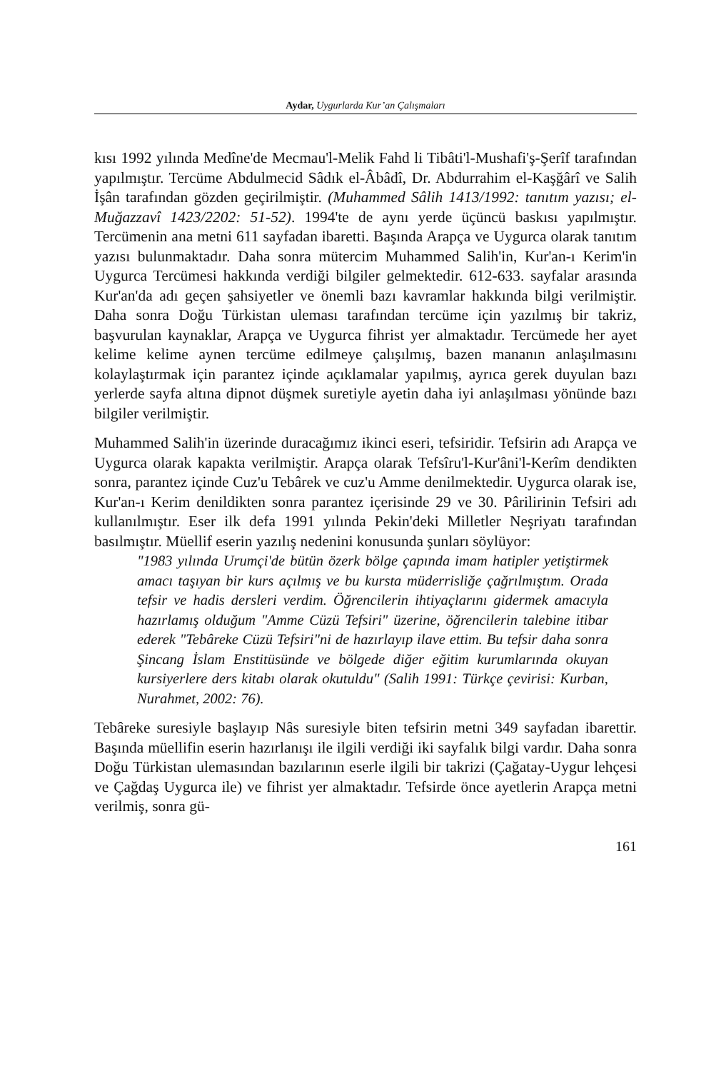Aydar, Uygurlarda Kur’an Çalışmaları
kısı 1992 yılında Medîne'de Mecmau'l-Melik Fahd li Tibâti'l-Mushafi'ş-Şerîf tarafından yapılmıştır. Tercüme Abdulmecid Sâdık el-Âbâdî, Dr. Abdurrahim el-Kaşğârî ve Salih İşân tarafından gözden geçirilmiştir. (Muhammed Sâlih 1413/1992: tanıtım yazısı; el-Muğazzavî 1423/2202: 51-52). 1994'te de aynı yerde üçüncü baskısı yapılmıştır. Tercümenin ana metni 611 sayfadan ibaretti. Başında Arapça ve Uygurca olarak tanıtım yazısı bulunmaktadır. Daha sonra mütercim Muhammed Salih'in, Kur'an-ı Kerim'in Uygurca Tercümesi hakkında verdiği bilgiler gelmektedir. 612-633. sayfalar arasında Kur'an'da adı geçen şahsiyetler ve önemli bazı kavramlar hakkında bilgi verilmiştir. Daha sonra Doğu Türkistan uleması tarafından tercüme için yazılmış bir takriz, başvurulan kaynaklar, Arapça ve Uygurca fihrist yer almaktadır. Tercümede her ayet kelime kelime aynen tercüme edilmeye çalışılmış, bazen mananın anlaşılmasını kolaylaştırmak için parantez içinde açıklamalar yapılmış, ayrıca gerek duyulan bazı yerlerde sayfa altına dipnot düşmek suretiyle ayetin daha iyi anlaşılması yönünde bazı bilgiler verilmiştir.
Muhammed Salih'in üzerinde duracağımız ikinci eseri, tefsiridir. Tefsirin adı Arapça ve Uygurca olarak kapakta verilmiştir. Arapça olarak Tefsîru'l-Kur'âni'l-Kerîm dendikten sonra, parantez içinde Cuz'u Tebârek ve cuz'u Amme denilmektedir. Uygurca olarak ise, Kur'an-ı Kerim denildikten sonra parantez içerisinde 29 ve 30. Pârilirinin Tefsiri adı kullanılmıştır. Eser ilk defa 1991 yılında Pekin'deki Milletler Neşriyatı tarafından basılmıştır. Müellif eserin yazılış nedenini konusunda şunları söylüyor:
"1983 yılında Urumçi'de bütün özerk bölge çapında imam hatipler yetiştirmek amacı taşıyan bir kurs açılmış ve bu kursta müderrisliğe çağrılmıştım. Orada tefsir ve hadis dersleri verdim. Öğrencilerin ihtiyaçlarını gidermek amacıyla hazırlamış olduğum "Amme Cüzü Tefsiri" üzerine, öğrencilerin talebine itibar ederek "Tebâreke Cüzü Tefsiri"ni de hazırlayıp ilave ettim. Bu tefsir daha sonra Şincang İslam Enstitüsünde ve bölgede diğer eğitim kurumlarında okuyan kursiyerlere ders kitabı olarak okutuldu" (Salih 1991: Türkçe çevirisi: Kurban, Nurahmet, 2002: 76).
Tebâreke suresiyle başlayıp Nâs suresiyle biten tefsirin metni 349 sayfadan ibarettir. Başında müellifin eserin hazırlanışı ile ilgili verdiği iki sayfalık bilgi vardır. Daha sonra Doğu Türkistan ulemasından bazılarının eserle ilgili bir takrizi (Çağatay-Uygur lehçesi ve Çağdaş Uygurca ile) ve fihrist yer almaktadır. Tefsirde önce ayetlerin Arapça metni verilmiş, sonra gü-
161